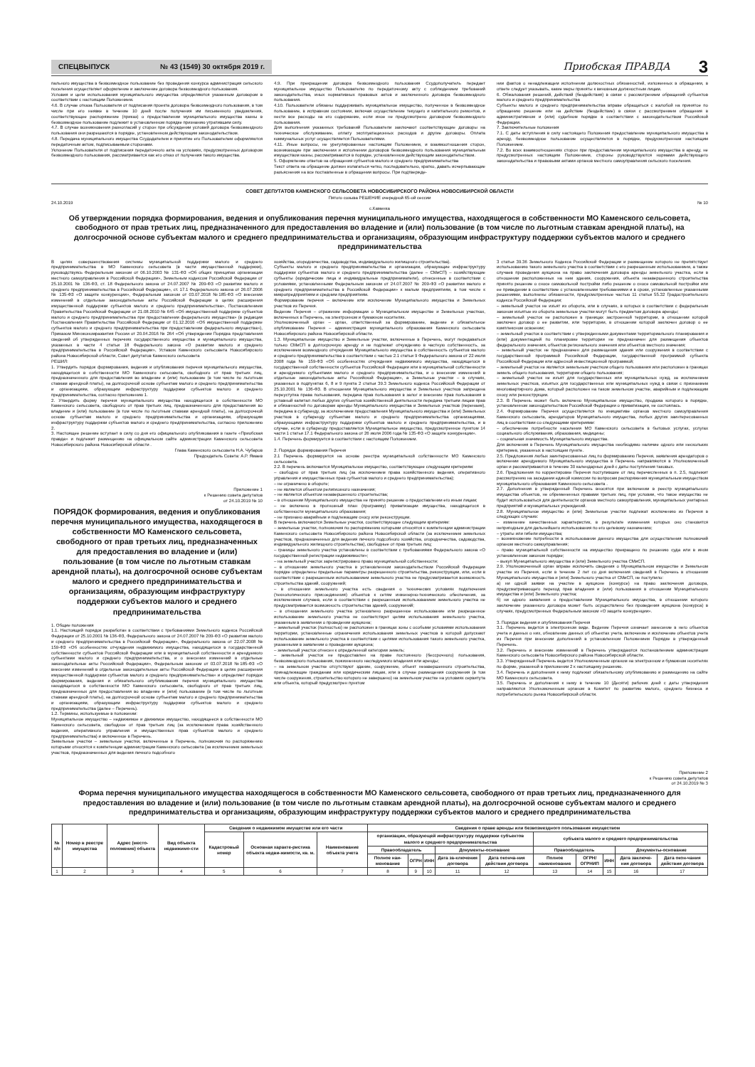СПЕЦВЫПУСК № 43 (1549) 30 октября 2019 г.
Приобская ПРАВДА
3
пального имущества в безвозмездное пользование без проведения конкурса администрация сельского поселения осуществляет оформление и заключение договора безвозмездного пользования.
Условия и цели использования муниципального имущества определяются указанным договором в соответствии с настоящим Положением.
4.6. В случае отказа Пользователя от подписания проекта договора безвозмездного пользования, в том числе при его неявке в течение 10 дней после получения им письменного уведомления, соответствующее распоряжение (приказ) о предоставлении муниципального имущества казны в безвозмездное пользование подлежит в установленном порядке признанию утратившим силу.
4.7. В случае возникновения разногласий у сторон при обсуждении условий договора безвозмездного пользования они разрешаются в порядке, установленном действующим законодательством.
4.8. Передача муниципального имущества Ссудодателем и принятие его Пользователем оформляются передаточным актом, подписываемым сторонами.
Уклонение Пользователя от подписания передаточного акта на условиях, предусмотренных договором безвозмездного пользования, рассматривается как его отказ от получения такого имущества.
4.9. При прекращении договора безвозмездного пользования Ссудополучатель передает муниципальное имущество Пользователю по передаточному акту с соблюдением требований законодательства, иных нормативных правовых актов и заключенного договора безвозмездного пользования.
4.10. Пользователи обязаны поддерживать муниципальное имущество, полученное в безвозмездное пользование, в исправном состоянии, включая осуществление текущего и капитального ремонтов, и нести все расходы на его содержание, если иное не предусмотрено договором безвозмездного пользования.
Для выполнения указанных требований Пользователи заключают соответствующие договоры на техническое обслуживание, оплату эксплуатационных расходов и другие договоры. Оплата коммунальных услуг осуществляется Пользователями.
4.11. Иные вопросы, не урегулированные настоящим Положением, и взаимоотношения сторон, возникающие при заключении и исполнении договоров безвозмездного пользования муниципальным имуществом казны, рассматриваются в порядке, установленном действующим законодательством.
5. Оформление ответов на обращения субъектов малого и среднего предпринимательства
Текст ответа на обращение должен излагаться четко, последовательно, кратко, давать исчерпывающие разъяснения на все поставленные в обращении вопросы. При подтвержде-
нии фактов о ненадлежащем исполнении должностных обязанностей, изложенных в обращении, в ответе следует указывать, какие меры приняты к виновным должностным лицам.
6. Обжалования решений, действий (бездействия) в связи с рассмотрением обращений субъектов малого и среднего предпринимательства
Субъекты малого и среднего предпринимательства вправе обращаться с жалобой на принятое по обращению решение или на действие (бездействие) в связи с рассмотрением обращения в административном и (или) судебном порядке в соответствии с законодательством Российской Федерации.
7. Заключительные положения
7.1. С даты вступления в силу настоящего Положения предоставление муниципального имущества в аренду, безвозмездное пользование осуществляется в порядке, предусмотренном настоящим Положением.
7.2. Во всех взаимоотношениях сторон при предоставлении муниципального имущества в аренду, не предусмотренных настоящим Положением, стороны руководствуются нормами действующего законодательства и правовыми актами органов местного самоуправления сельского поселения.
СОВЕТ ДЕПУТАТОВ КАМЕНСКОГО СЕЛЬСОВЕТА НОВОСИБИРСКОГО РАЙОНА НОВОСИБИРСКОЙ ОБЛАСТИ
Пятого созыва РЕШЕНИЕ очередной 65-ой сессии
24.10.2019 № 10
с.Каменка
Об утверждении порядка формирования, ведения и опубликования перечня муниципального имущества, находящегося в собственности МО Каменского сельсовета, свободного от прав третьих лиц, предназначенного для предоставления во владение и (или) пользование (в том числе по льготным ставкам арендной платы), на долгосрочной основе субъектам малого и среднего предпринимательства и организациям, образующим инфраструктуру поддержки субъектов малого и среднего предпринимательства
В целях совершенствования системы муниципальной поддержки малого и среднего предпринимательства в МО Каменского сельсовета (в части имущественной поддержки), руководствуясь Федеральным законом от 06.10.2003 № 131-ФЗ «Об общих принципах организации местного самоуправления в Российской Федерации», Земельным кодексом Российской Федерации от 25.10.2001 № 136-ФЗ, ст. 18 Федерального закона от 24.07.2007 № 209-ФЗ «О развитии малого и среднего предпринимательства в Российской Федерации», ст. 17.1 Федерального закона от 26.07.2006 № 135-ФЗ «О защите конкуренции», Федеральным законом от 03.07.2018 №185-ФЗ «О внесении изменений в отдельные законодательные акты Российской Федерации в целях расширения имущественной поддержки субъектов малого и среднего предпринимательства», Постановлением Правительства Российской Федерации от 21.08.2010 № 645 «Об имущественной поддержке субъектов малого и среднего предпринимательства при предоставлении федерального имущества» (в редакции Постановления Правительства Российской Федерации от 01.12.2016 «Об имущественной поддержке субъектов малого и среднего предпринимательства при предоставлении федерального имущества»), Приказом Минэкономразвития России от 20.04.2016 № 264 «Об утверждении Порядка представления сведений об утвержденных перечнях государственного имущества и муниципального имущества, указанных в части 4 статьи 18 Федерального закона «О развитии малого и среднего предпринимательства в Российской Федерации», Уставом Каменского сельсовета Новосибирского района Новосибирской области, Совет депутатов Каменского сельсовета
РЕШИЛ:
1. Утвердить порядок формирования, ведения и опубликования перечня муниципального имущества, находящегося в собственности МО Каменского сельсовета, свободного от прав третьих лиц, предназначенного для предоставления во владение и (или) пользование (в том числе по льготным ставкам арендной платы), на долгосрочной основе субъектам малого и среднего предпринимательства и организациям, образующим инфраструктуру поддержки субъектов малого и среднего предпринимательства, согласно приложению 1.
2. Утвердить форму перечня муниципального имущества находящегося в собственности МО Каменского сельсовета, свободного от прав третьих лиц, предназначенного для предоставления во владение и (или) пользование (в том числе по льготным ставкам арендной платы), на долгосрочной основе субъектам малого и среднего предпринимательства и организациям, образующим инфраструктуру поддержки субъектов малого и среднего предпринимательства, согласно приложению 2.
3. Настоящее решение вступает в силу со дня его официального опубликования в газете «Приобская правда» и подлежит размещению на официальном сайте администрации Каменского сельсовета Новосибирского района Новосибирской области .
Глава Каменского сельсовета Н.А. Чубаров
Председатель Совета: А.Р. Ямаев
Приложение 1
к Решению совета депутатов
от 24.10.2019 № 10
ПОРЯДОК формирования, ведения и опубликования перечня муниципального имущества, находящегося в собственности МО Каменского сельсовета, свободного от прав третьих лиц, предназначенных для предоставления во владение и (или) пользование (в том числе по льготным ставкам арендной платы), на долгосрочной основе субъектам малого и среднего предпринимательства и организациям, образующим инфраструктуру поддержки субъектов малого и среднего предпринимательства
1. Общие положения
1.1. Настоящий порядок разработан в соответствии с требованиями Земельного кодекса Российской Федерации от 25.10.2001 № 136-ФЗ, Федерального закона от 24.07.2007 № 209-ФЗ «О развитии малого и среднего предпринимательства в Российской Федерации», Федерального закона от 22.07.2008 № 159-ФЗ «Об особенностях отчуждения недвижимого имущества, находящегося в государственной собственности субъектов Российской Федерации или в муниципальной собственности и арендуемого субъектами малого и среднего предпринимательства, и о внесении изменений в отдельные законодательные акты Российской Федерации», Федеральным законом от 03.07.2018 №185-ФЗ «О внесении изменений в отдельные законодательные акты Российской Федерации в целях расширения имущественной поддержки субъектов малого и среднего предпринимательства» и определяет порядок формирования, ведения и обязательного опубликования перечня муниципального имущества находящегося в собственности МО Каменского сельсовета, свободного от прав третьих лиц, предназначенных для предоставления во владение и (или) пользование (в том числе по льготным ставкам арендной платы), на долгосрочной основе субъектам малого и среднего предпринимательства и организациям, образующим инфраструктуру поддержки субъектов малого и среднего предпринимательства (далее – Перечень).
1.2. Термины, используемые в положении:
Муниципальное имущество – недвижимое и движимое имущество, находящееся в собственности МО Каменского сельсовета, свободное от прав третьих лиц (за исключением права хозяйственного ведения, оперативного управления и имущественных прав субъектов малого и среднего предпринимательства) и включенное в Перечень.
Земельные участки – земельные участки, включенные в Перечень, полномочия по распоряжению которыми относятся к компетенции администрации Каменского сельсовета (за исключением земельных участков, предназначенных для ведения личного подсобного
хозяйства, огородничества, садоводства, индивидуального жилищного строительства).
Субъекты малого и среднего предпринимательства и организации, образующие инфраструктуру поддержки субъектов малого и среднего предпринимательства (далее – СМиСП) – хозяйствующие субъекты (юридические лица и индивидуальные предприниматели), отнесенные в соответствии с условиями, установленными Федеральным законом от 24.07.2007 № 209-ФЗ «О развитии малого и среднего предпринимательства в Российской Федерации» к малым предприятиям, в том числе к микропредприятиям и средним предприятиям.
Формирование перечня – включение или исключение Муниципального имущества и Земельных участков из Перечня.
Ведение Перечня – отражение информации о Муниципальном имуществе и Земельных участках, включенных в Перечень, на электронном и бумажном носителях.
Уполномоченный орган – орган, ответственный за формирование, ведение и обязательное опубликование Перечня – администрация муниципального образования Каменского сельсовета Новосибирского района Новосибирской области.
1.3. Муниципальное имущество и Земельные участки, включенные в Перечень, могут передаваться только СМиСП в долгосрочную аренду и не подлежат отчуждению в частную собственность, за исключением возмездного отчуждения Муниципального имущества в собственность субъектов малого и среднего предпринимательства в соответствии с частью 2.1 статьи 9 Федерального закона от 22 июля 2008 года № 159-ФЗ «Об особенностях отчуждения недвижимого имущества, находящегося в государственной собственности субъектов Российской Федерации или в муниципальной собственности и арендуемого субъектами малого и среднего предпринимательства, и о внесении изменений в отдельные законодательные акты Российской Федерации», а Земельные участки – в случаях, указанных в подпунктах 6, 8 и 9 пункта 2 статьи 39.3 Земельного кодекса Российской Федерации от 25.10.2001 № 136-ФЗ. В отношении Муниципального имущества и Земельных участков запрещена переуступка права пользования, передача прав пользования в залог и внесение прав пользования в уставный капитал любых других субъектов хозяйственной деятельности передача третьим лицам прав и обязанностей по договорам аренды Муниципального имущества и Земельных участков (перенаем), передача в субаренду, за исключением предоставления Муниципального имущества и (или) Земельных участков в субаренду субъектам малого и среднего предпринимательства организациями, образующими инфраструктуру поддержки субъектов малого и среднего предпринимательства, и в случае, если в субаренду предоставляется Муниципальное имущество, предусмотренное пунктом 14 части 1 статьи 17.1 Федерального закона от 26 июля 2006 года № 135-ФЗ «О защите конкуренции».
1.4. Перечень формируется в соответствии с настоящим Положением.
2. Порядок формирования Перечня
2.1 Перечень формируется на основе реестра муниципальной собственности МО Каменского сельсовета.
2.2. В перечень включается Муниципальное имущество, соответствующее следующим критериям:
– свободно от прав третьих лиц (за исключением права хозяйственного ведения, оперативного управления и имущественных прав субъектов малого и среднего предпринимательства);
– не ограничено в обороте;
– не является объектом религиозного назначения;
– не является объектом незавершенного строительства;
– в отношении Муниципального имущества не принято решение о предоставлении его иным лицам;
– не включено в прогнозный план (программу) приватизации имущества, находящегося в собственности муниципального образования;
– не признано аварийным и подлежащим сносу или реконструкции.
В перечень включаются Земельные участки, соответствующее следующим критериям:
– земельные участки, полномочия по распоряжению которыми относятся к компетенции администрации Каменского сельсовета Новосибирского района Новосибирской области (за исключением земельных участков, предназначенных для ведения личного подсобного хозяйства, огородничества, садоводства, индивидуального жилищного строительства), свободные от прав третьих лиц;
– границы земельного участка установлены в соответствии с требованиями Федерального закона «О государственной регистрации недвижимости»;
– на земельный участок зарегистрировано право муниципальной собственности;
– в отношении земельного участка в установленном законодательством Российской Федерации порядке определены предельные параметры разрешенного строительства, реконструкции, или, если в соответствии с разрешенным использованием земельного участка не предусматривается возможность строительства зданий, сооружений;
– в отношении земельного участка есть сведения о технических условиях подключения (технологического присоединения) объектов к сетям инженерно-технического обеспечения, за исключением случаев, если в соответствии с разрешенным использованием земельного участка не предусматривается возможность строительства зданий, сооружений;
– в отношении земельного участка установлено разрешенное использование или разрешенное использование земельного участка не соответствует целям использования земельного участка, указанным в заявлении о проведении аукциона;
– земельный участок (полностью) не расположен в границах зоны с особыми условиями использования территории, установленные ограничения использования земельных участков в которой допускают использование земельного участка в соответствии с целями использования такого земельного участка, указанными в заявлении о проведении аукциона;
– земельный участок отнесен к определенной категории земель;
– земельный участок не предоставлен на праве постоянного (бессрочного) пользования, безвозмездного пользования, пожизненного наследуемого владения или аренды;
– на земельном участке отсутствуют здание, сооружение, объект незавершенного строительства, принадлежащие гражданам или юридическим лицам, или в случае размещения сооружения (в том числе сооружения, строительство которого не завершено) на земельном участке на условиях сервитута или объекта, который предусмотрен пунктом
3 статьи 39.36 Земельного Кодекса Российской Федерации и размещение которого не препятствует использованию такого земельного участка в соответствии с его разрешенным использованием, а также случаев проведения аукциона на право заключения договора аренды земельного участка, если в отношении расположенных на нем здания, сооружения, объекта незавершенного строительства принято решение о сносе самовольной постройки либо решение о сносе самовольной постройки или ее приведении в соответствие с установленными требованиями и в сроки, установленные указанными решениями, выполнены обязанности, предусмотренные частью 11 статьи 55.32 Градостроительного кодекса Российской Федерации;
– земельный участок не изъят из оборота, или в случаях, в которых в соответствии с федеральным законом изъятые из оборота земельные участки могут быть предметом договора аренды;
– земельный участок не расположен в границах застроенной территории, в отношении которой заключен договор о ее развитии, или территории, в отношении которой заключен договор о ее комплексном освоении;
– земельный участок в соответствии с утвержденными документами территориального планирования и (или) документацией по планировке территории не предназначен для размещения объектов федерального значения, объектов регионального значения или объектов местного значения;
– земельный участок не предназначен для размещения здания или сооружения в соответствии с государственной программой Российской Федерации, государственной программой субъекта Российской Федерации или адресной инвестиционной программой;
– земельный участок не является земельным участком общего пользования или расположен в границах земель общего пользования, территории общего пользования;
– земельный участок не изъят для государственных или муниципальных нужд, за исключением земельных участков, изъятых для государственных или муниципальных нужд в связи с признанием многоквартирного дома, который расположен на таком земельном участке, аварийным и подлежащим сносу или реконструкции.
2.3. В Перечень может быть включено Муниципальное имущество, продажа которого в порядке, установленном законодательством Российской Федерации о приватизации, не состоялась.
2.4. Формирование Перечня осуществляется по инициативе органов местного самоуправления Каменского сельсовета, арендаторов Муниципального имущества, любых других заинтересованных лиц в соответствии со следующими критериями:
– обеспечение потребности населения МО Каменского сельсовета в бытовых услугах, услугах социального обслуживания, образования, медицины;
– социальная значимость Муниципального имущества.
Для включения в Перечень Муниципального имущества необходимо наличие одного или нескольких критериев, указанных в настоящем пункте.
2.5. Предложения любых заинтересованных лиц по формированию Перечня, заявления арендаторов о включении арендуемого Муниципального имущества в Перечень направляются в Уполномоченный орган и рассматриваются в течение 30 календарных дней с даты поступления таковых.
2.6. Предложения по корректировке Перечня поступившие от лиц перечисленных в п. 2.5, подлежит рассмотрению на заседании единой комиссии по вопросам распоряжения муниципальным имуществом муниципального образования Каменского сельсовета .
2.7. Дополнения в утвержденный Перечень вносятся при включении в реестр муниципального имущества объектов, не обремененных правами третьих лиц, при условии, что такое имущество не будет использоваться для деятельности органов местного самоуправления, муниципальных унитарных предприятий и муниципальных учреждений.
2.8. Муниципальное имущество и (или) Земельные участки подлежат исключению из Перечня в следующих случаях:
– изменение качественных характеристик, в результате изменения которых оно становится непригодным для дальнейшего использования по его целевому назначению;
– утраты или гибели имущества;
– возникновение потребности в использовании данного имущества для осуществления полномочий органом местного самоуправления;
– право муниципальной собственности на имущество прекращено по решению суда или в ином установленном законом порядке;
– выкуп Муниципального имущества и (или) Земельного участка СМиСП.
2.9. Уполномоченный орган вправе исключить сведения о Муниципальном имуществе и Земельном участке из Перечня, если в течение 2 лет со дня включения сведений в Перечень в отношении Муниципального имущества и (или) Земельного участка от СМиСП, не поступило:
а) ни одной заявки на участие в аукционе (конкурсе) на право заключения договора, предусматривающего переход прав владения и (или) пользования в отношении Муниципального имущества и (или) Земельного участка;
б) ни одного заявления о предоставлении Муниципального имущества, в отношении которого заключение указанного договора может быть осуществлено без проведения аукциона (конкурса) в случаях, предусмотренных Федеральным законом «О защите конкуренции».
3. Порядок ведения и опубликования Перечня
3.1. Перечень ведется в электронном виде. Ведение Перечня означает занесение в него объектов учета и данных о них, обновление данных об объектах учета, включение и исключение объектов учета из Перечня при внесении дополнений в установленном Положением Порядке в утвержденный Перечень.
3.2. Перечень и внесение изменений в Перечень утверждаются постановлением администрации Каменского сельсовета Новосибирского района Новосибирской области.
3.3. Утвержденный Перечень ведется Уполномоченным органом на электронном и бумажном носителях по форме, указанной в приложении 2 к настоящему решению.
3.4. Перечень и дополнения к нему подлежат обязательному опубликованию и размещению на сайте МО Каменского сельсовета.
3.5. Перечень и дополнения к нему в течение 10 (Десяти) рабочих дней с даты утверждения направляются Уполномоченным органом в Комитет по развитию малого, среднего бизнеса и потребительского рынка Новосибирской области.
Приложение 2
к Решению совета депутатов
от 24.10.2019 № 3
Форма перечня муниципального имущества находящегося в собственности МО Каменского сельсовета, свободного от прав третьих лиц, предназначенного для предоставления во владение и (или) пользование (в том числе по льготным ставкам арендной платы), на долгосрочной основе субъектам малого и среднего предпринимательства и организациям, образующим инфраструктуру поддержки субъектов малого и среднего предпринимательства
| № п/п | Номер в реестре имущества | Адрес (место-положение) объекта | Вид объекта недвижимо-сти | Сведения о недвижимом имуществе или его части | | | Сведения о праве аренды или безвозмездного пользования имуществом | | | | | | | | | |
| --- | --- | --- | --- | --- | --- | --- | --- | --- | --- | --- | --- | --- | --- | --- | --- | --- |
| | | | | Кадастровый номер | Основная характе-ристика объекта недви-жимости, кв. м. | Наименование объекта учета | организации, образующей инфраструктуру поддержки субъектов малого и среднего предпринимательства | | | | | субъекта малого и среднего предпринимательства | | | | |
| | | | | | | | Правообладатель | | | Документы-основание | | Правообладатель | | | Документы-основание | |
| | | | | | | | Полное наи-менование | ОГРН | ИНН | Дата за-ключения договора | Дата оконча-ния действия договора | Полное наименование | ОГРН/ОГРНИП | ИНН | Дата заключе-ния договора | Дата окон-чания действия договора |
| 1 | 2 | 3 | 4 | 5 | 6 | 7 | 8 | 9 | 10 | 11 | 12 | 13 | 14 | 15 | 16 | 17 |